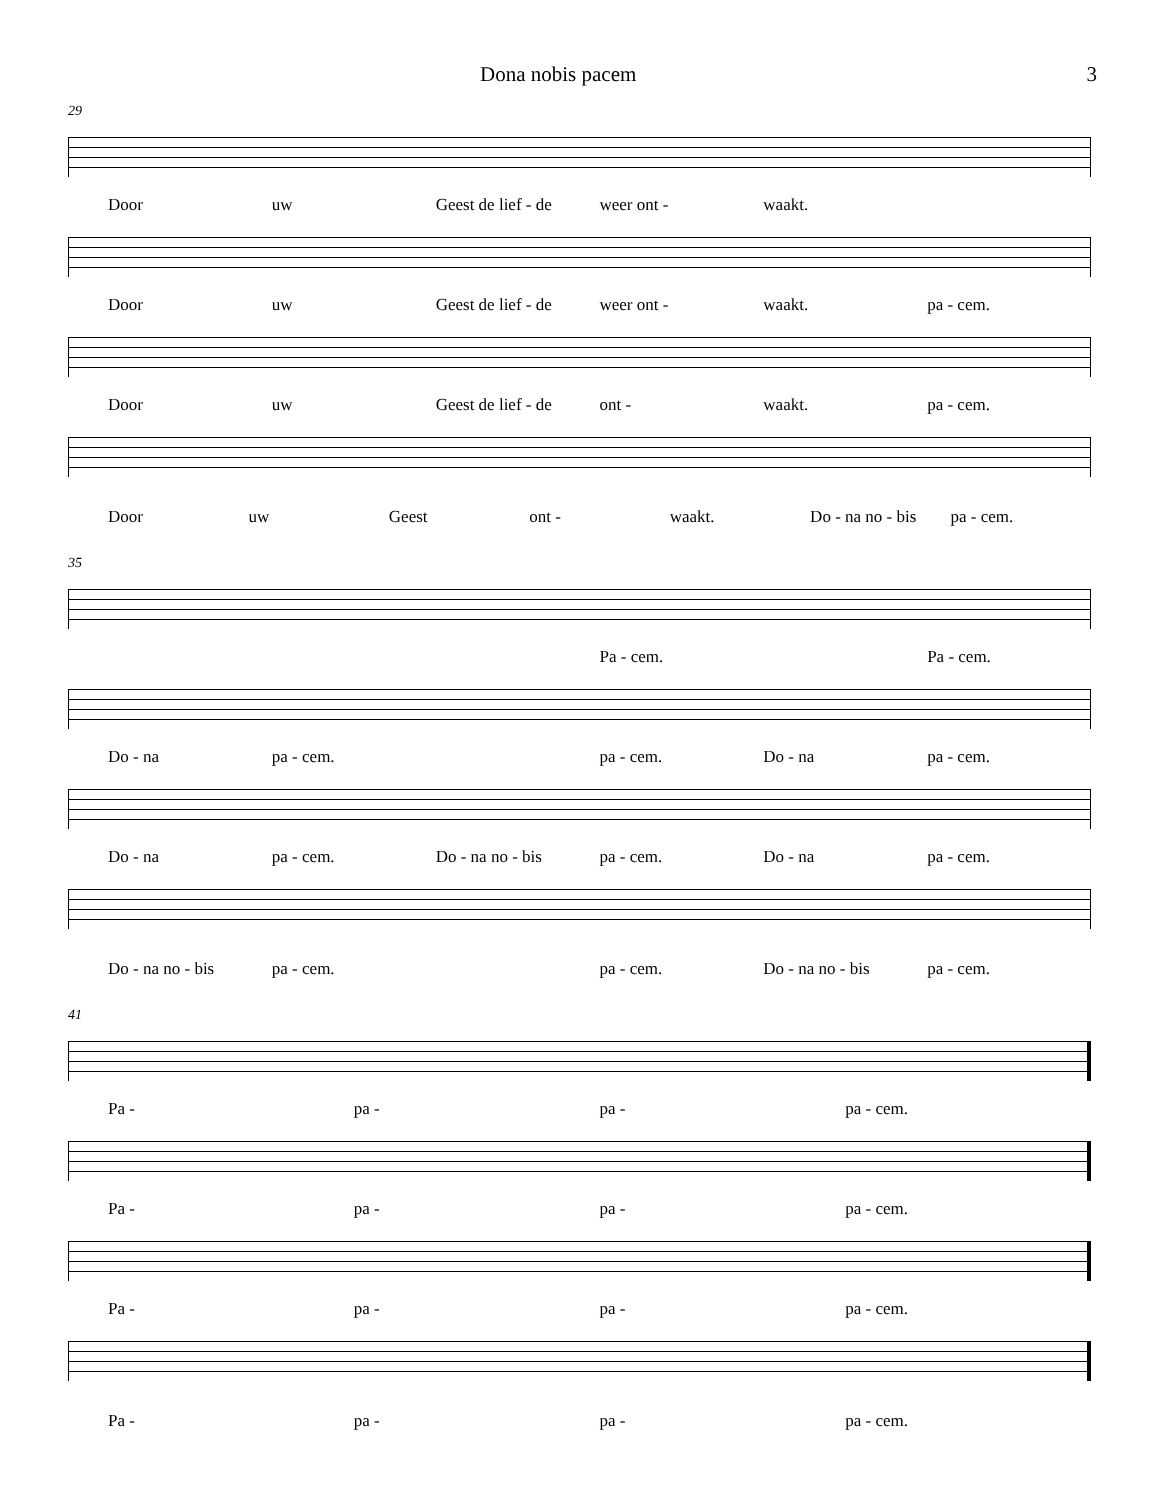Dona nobis pacem 3
29
Door uw Geest de lief - de weer ont - waakt.
Door uw Geest de lief - de weer ont - waakt. pa - cem.
Door uw Geest de lief - de ont - waakt. pa - cem.
Door uw Geest ont - waakt. Do - na no - bis pa - cem.
35
Pa - cem. Pa - cem.
Do - na pa - cem. pa - cem. Do - na pa - cem.
Do - na pa - cem. Do - na no - bis pa - cem. Do - na pa - cem.
Do - na no - bis pa - cem. pa - cem. Do - na no - bis pa - cem.
41
Pa - pa - pa - pa - cem.
Pa - pa - pa - pa - cem.
Pa - pa - pa - pa - cem.
Pa - pa - pa - pa - cem.